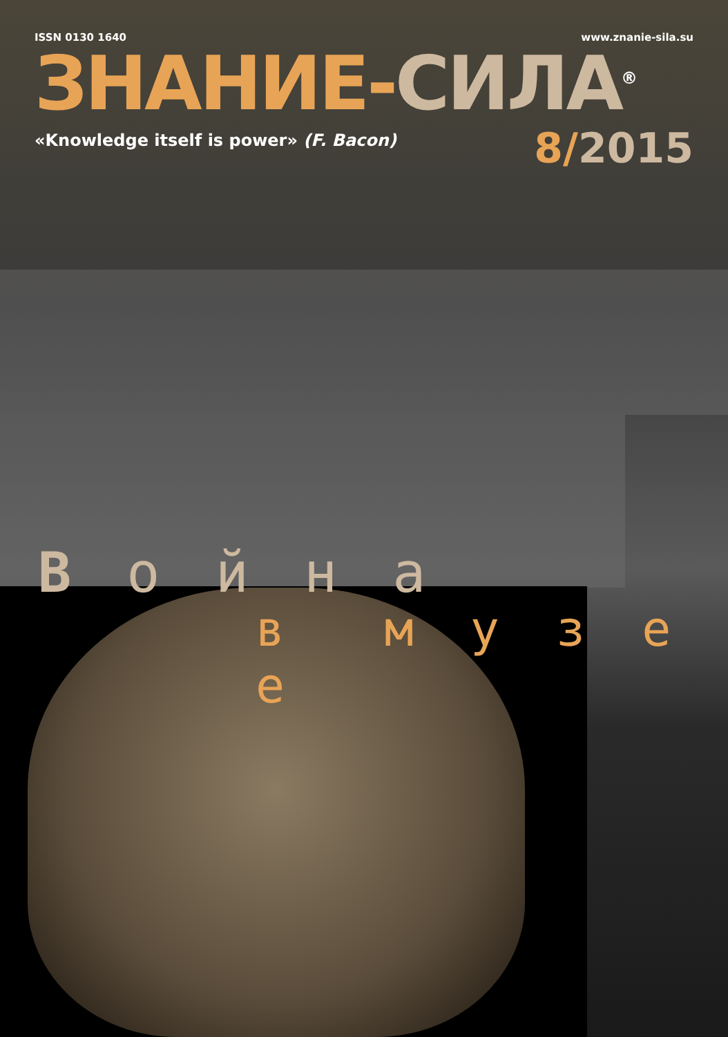ISSN 0130 1640 www.znanie-sila.su
ЗНАНИЕ-СИЛА<sup>®</sup>
«Knowledge itself is power» (F. Bacon)
8/2015
В о й н а
в м у з е е